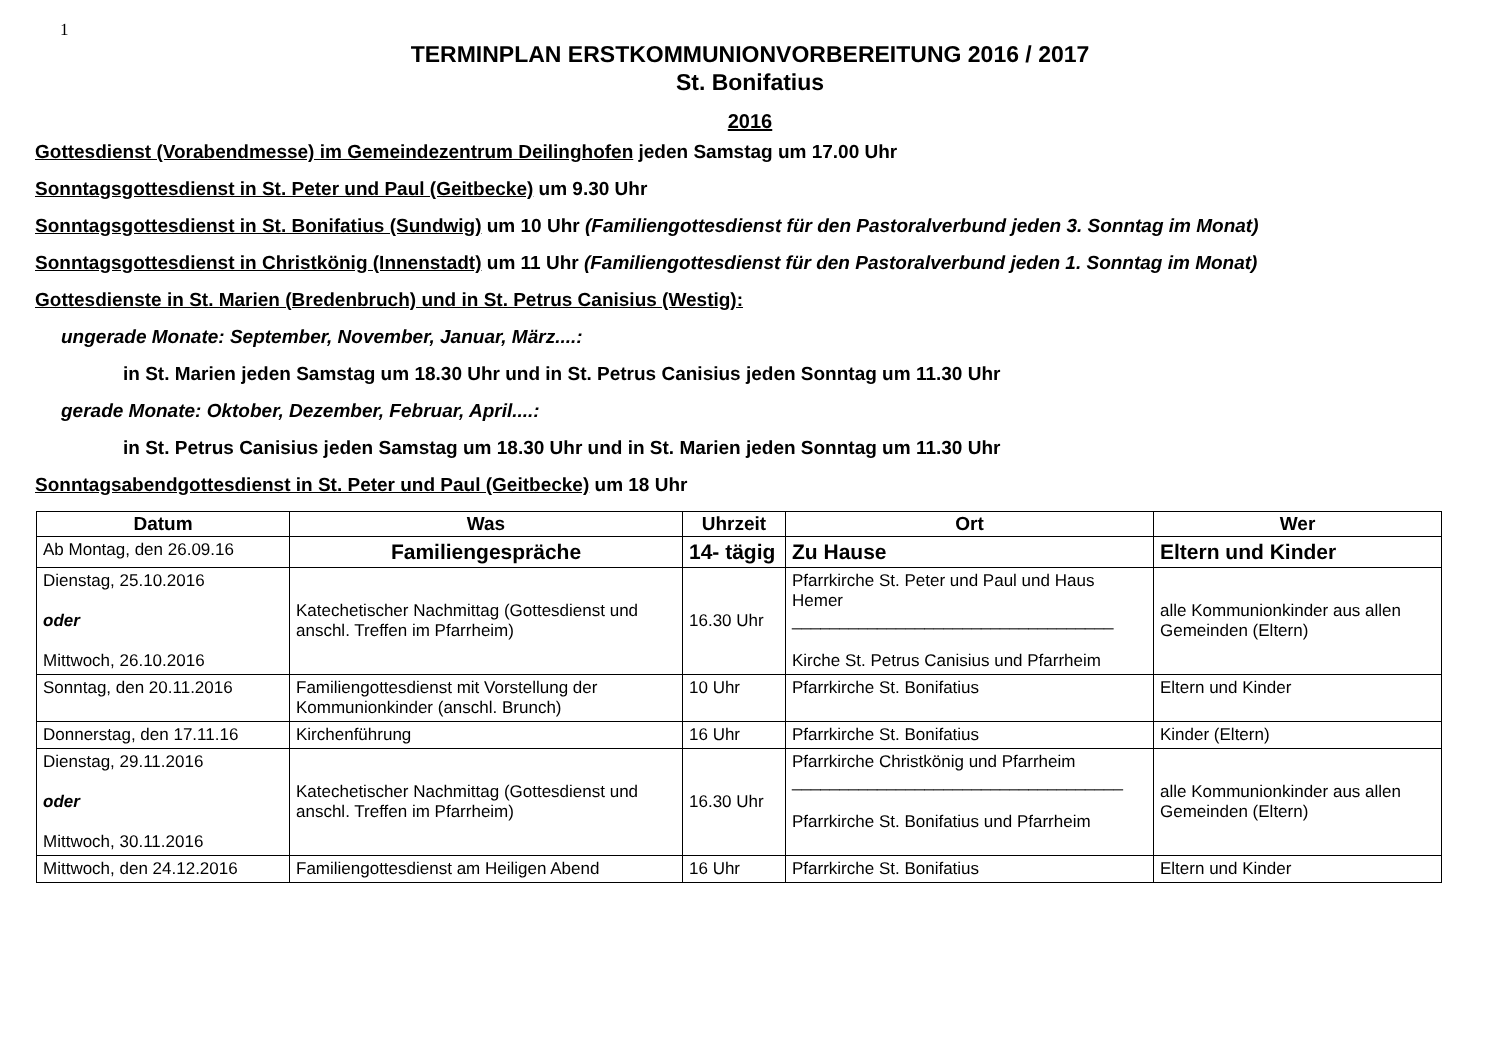1
TERMINPLAN ERSTKOMMUNIONVORBEREITUNG 2016 / 2017
St. Bonifatius
2016
Gottesdienst (Vorabendmesse) im Gemeindezentrum Deilinghofen jeden Samstag um 17.00 Uhr
Sonntagsgottesdienst in St. Peter und Paul (Geitbecke) um 9.30 Uhr
Sonntagsgottesdienst in St. Bonifatius (Sundwig) um 10 Uhr (Familiengottesdienst für den Pastoralverbund jeden 3. Sonntag im Monat)
Sonntagsgottesdienst in Christkönig (Innenstadt) um 11 Uhr (Familiengottesdienst für den Pastoralverbund jeden 1. Sonntag im Monat)
Gottesdienste in St. Marien (Bredenbruch) und in St. Petrus Canisius (Westig):
ungerade Monate: September, November, Januar, März....:
in St. Marien jeden Samstag um 18.30 Uhr und in St. Petrus Canisius jeden Sonntag um 11.30 Uhr
gerade Monate: Oktober, Dezember, Februar, April....:
in St. Petrus Canisius jeden Samstag um 18.30 Uhr und in St. Marien jeden Sonntag um 11.30 Uhr
Sonntagsabendgottesdienst in St. Peter und Paul (Geitbecke) um 18 Uhr
| Datum | Was | Uhrzeit | Ort | Wer |
| --- | --- | --- | --- | --- |
| Ab Montag, den 26.09.16 | Familiengespräche | 14- tägig | Zu Hause | Eltern und Kinder |
| Dienstag, 25.10.2016 oder Mittwoch, 26.10.2016 | Katechetischer Nachmittag (Gottesdienst und anschl. Treffen im Pfarrheim) | 16.30 Uhr | Pfarrkirche St. Peter und Paul und Haus Hemer __________________________________ Kirche St. Petrus Canisius und Pfarrheim | alle Kommunionkinder aus allen Gemeinden (Eltern) |
| Sonntag, den 20.11.2016 | Familiengottesdienst mit Vorstellung der Kommunionkinder (anschl. Brunch) | 10 Uhr | Pfarrkirche St. Bonifatius | Eltern und Kinder |
| Donnerstag, den 17.11.16 | Kirchenführung | 16 Uhr | Pfarrkirche St. Bonifatius | Kinder (Eltern) |
| Dienstag, 29.11.2016 oder Mittwoch, 30.11.2016 | Katechetischer Nachmittag (Gottesdienst und anschl. Treffen im Pfarrheim) | 16.30 Uhr | Pfarrkirche Christkönig und Pfarrheim ___________________________________ Pfarrkirche St. Bonifatius und Pfarrheim | alle Kommunionkinder aus allen Gemeinden (Eltern) |
| Mittwoch, den 24.12.2016 | Familiengottesdienst am Heiligen Abend | 16 Uhr | Pfarrkirche St. Bonifatius | Eltern und Kinder |